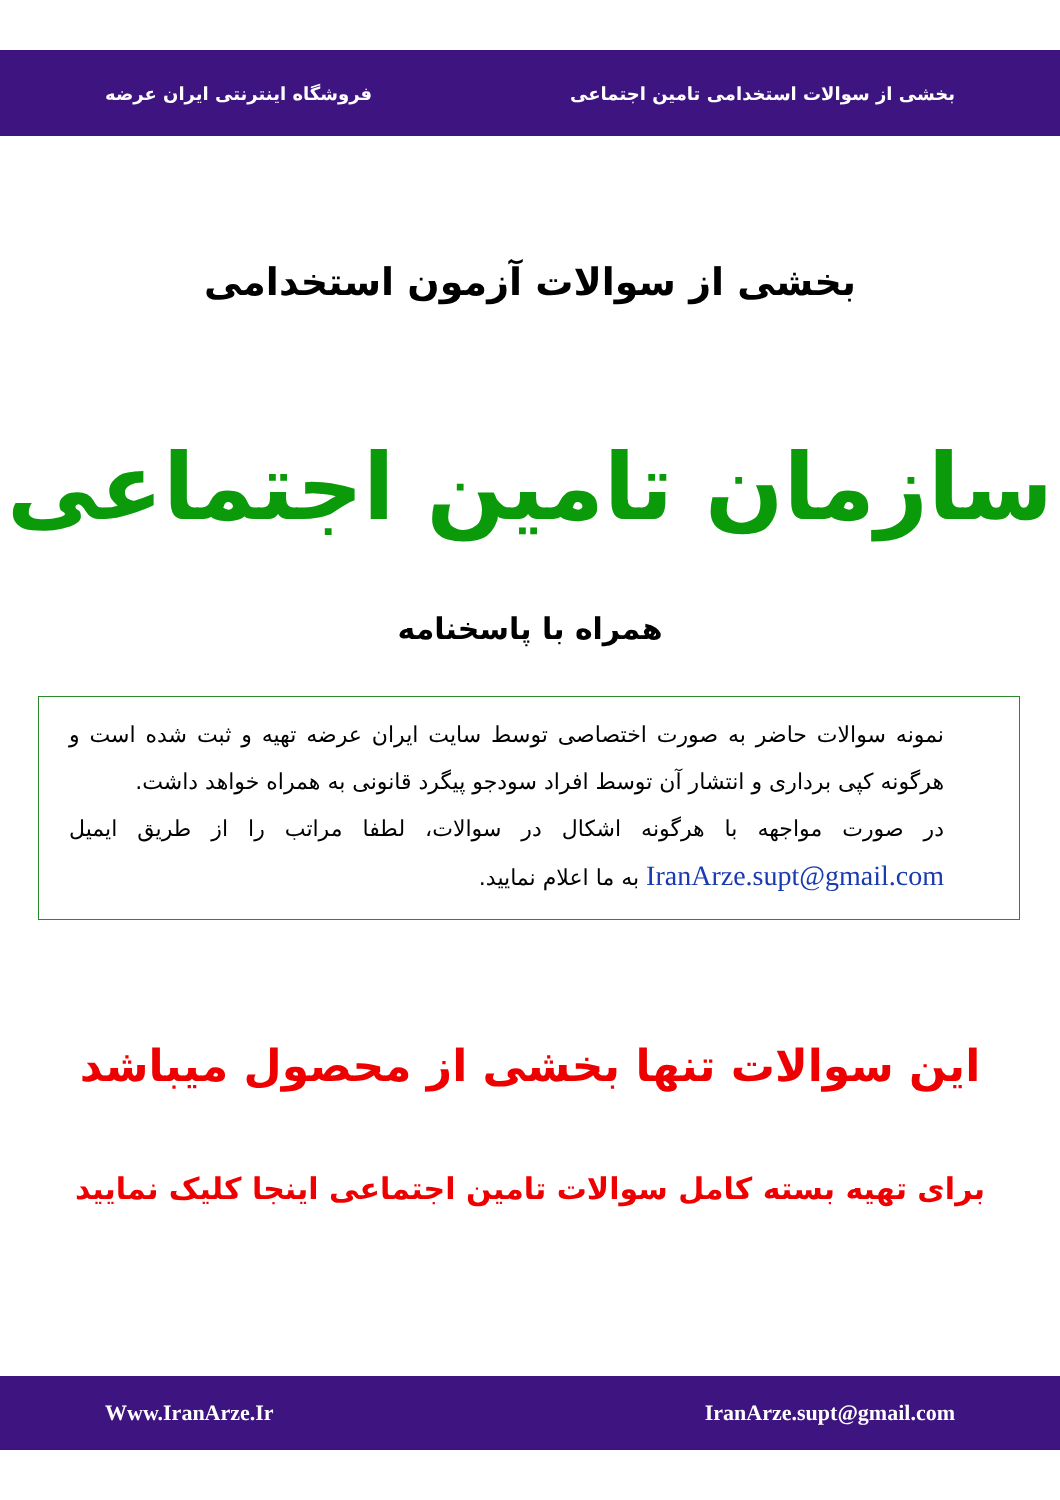بخشی از سوالات استخدامی تامین اجتماعی فروشگاه اینترنتی ایران عرضه
بخشی از سوالات آزمون استخدامی
سازمان تامین اجتماعی
همراه با پاسخنامه
نمونه سوالات حاضر به صورت اختصاصی توسط سایت ایران عرضه تهیه و ثبت شده است و هرگونه کپی برداری و انتشار آن توسط افراد سودجو پیگرد قانونی به همراه خواهد داشت.
در صورت مواجهه با هرگونه اشکال در سوالات، لطفا مراتب را از طریق ایمیل IranArze.supt@gmail.com به ما اعلام نمایید.
این سوالات تنها بخشی از محصول میباشد
برای تهیه بسته کامل سوالات تامین اجتماعی اینجا کلیک نمایید
IranArze.supt@gmail.com Www.IranArze.Ir